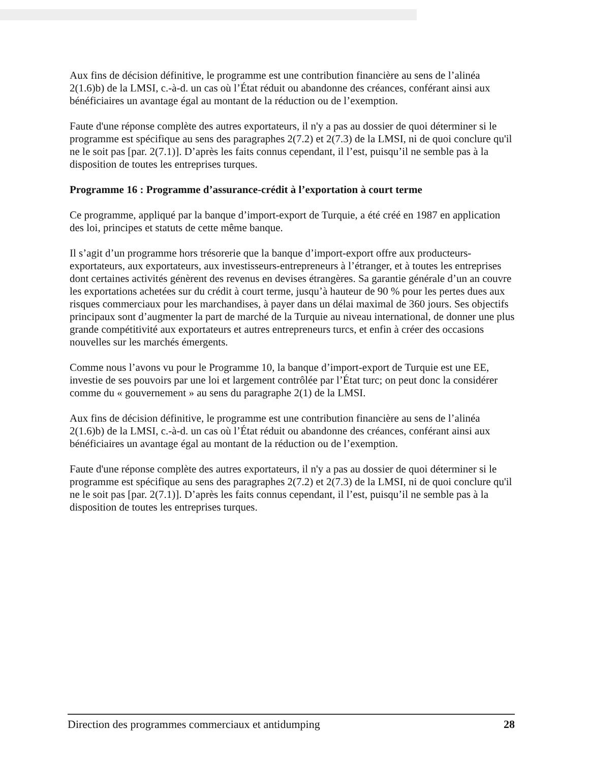Aux fins de décision définitive, le programme est une contribution financière au sens de l’alinéa 2(1.6)b) de la LMSI, c.-à-d. un cas où l’État réduit ou abandonne des créances, conférant ainsi aux bénéficiaires un avantage égal au montant de la réduction ou de l’exemption.
Faute d'une réponse complète des autres exportateurs, il n'y a pas au dossier de quoi déterminer si le programme est spécifique au sens des paragraphes 2(7.2) et 2(7.3) de la LMSI, ni de quoi conclure qu'il ne le soit pas [par. 2(7.1)]. D’après les faits connus cependant, il l’est, puisqu’il ne semble pas à la disposition de toutes les entreprises turques.
Programme 16 : Programme d’assurance-crédit à l’exportation à court terme
Ce programme, appliqué par la banque d’import-export de Turquie, a été créé en 1987 en application des loi, principes et statuts de cette même banque.
Il s’agit d’un programme hors trésorerie que la banque d’import-export offre aux producteurs-exportateurs, aux exportateurs, aux investisseurs-entrepreneurs à l’étranger, et à toutes les entreprises dont certaines activités génèrent des revenus en devises étrangères. Sa garantie générale d’un an couvre les exportations achetées sur du crédit à court terme, jusqu’à hauteur de 90 % pour les pertes dues aux risques commerciaux pour les marchandises, à payer dans un délai maximal de 360 jours. Ses objectifs principaux sont d’augmenter la part de marché de la Turquie au niveau international, de donner une plus grande compétitivité aux exportateurs et autres entrepreneurs turcs, et enfin à créer des occasions nouvelles sur les marchés émergents.
Comme nous l’avons vu pour le Programme 10, la banque d’import-export de Turquie est une EE, investie de ses pouvoirs par une loi et largement contrôlée par l’État turc; on peut donc la considérer comme du « gouvernement » au sens du paragraphe 2(1) de la LMSI.
Aux fins de décision définitive, le programme est une contribution financière au sens de l’alinéa 2(1.6)b) de la LMSI, c.-à-d. un cas où l’État réduit ou abandonne des créances, conférant ainsi aux bénéficiaires un avantage égal au montant de la réduction ou de l’exemption.
Faute d'une réponse complète des autres exportateurs, il n'y a pas au dossier de quoi déterminer si le programme est spécifique au sens des paragraphes 2(7.2) et 2(7.3) de la LMSI, ni de quoi conclure qu'il ne le soit pas [par. 2(7.1)]. D’après les faits connus cependant, il l’est, puisqu’il ne semble pas à la disposition de toutes les entreprises turques.
Direction des programmes commerciaux et antidumping 28